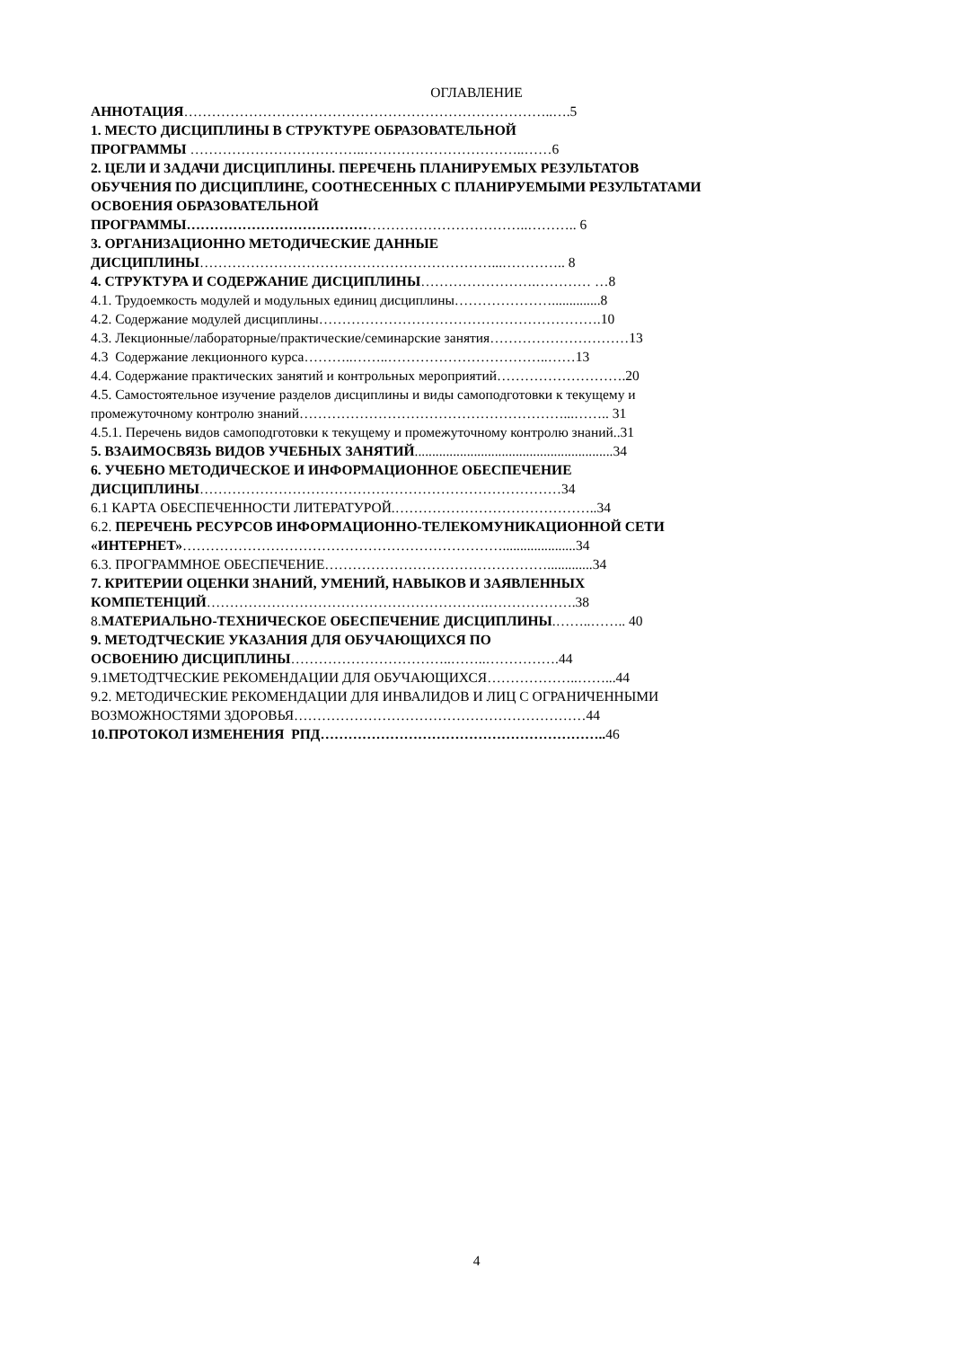ОГЛАВЛЕНИЕ
АННОТАЦИЯ……………………………………………………………………..….5
1. МЕСТО ДИСЦИПЛИНЫ В СТРУКТУРЕ ОБРАЗОВАТЕЛЬНОЙ
ПРОГРАММЫ ………………………………..……………………………..……6
2. ЦЕЛИ И ЗАДАЧИ ДИСЦИПЛИНЫ. ПЕРЕЧЕНЬ ПЛАНИРУЕМЫХ РЕЗУЛЬТАТОВ
ОБУЧЕНИЯ ПО ДИСЦИПЛИНЕ, СООТНЕСЕННЫХ С ПЛАНИРУЕМЫМИ РЕЗУЛЬТАТАМИ
ОСВОЕНИЯ ОБРАЗОВАТЕЛЬНОЙ
ПРОГРАММЫ………………………………………………………………..……….. 6
3. ОРГАНИЗАЦИОННО МЕТОДИЧЕСКИЕ ДАННЫЕ
ДИСЦИПЛИНЫ………………………………………………………...………….. 8
4. СТРУКТУРА И СОДЕРЖАНИЕ ДИСЦИПЛИНЫ…………………….………… …8
4.1. Трудоемкость модулей и модульных единиц дисциплины…………………..............8
4.2. Содержание модулей дисциплины…………………………………………………….10
4.3. Лекционные/лабораторные/практические/семинарские занятия…………………………13
4.3 Содержание лекционного курса………..……..……………………………..……13
4.4. Содержание практических занятий и контрольных мероприятий……………………….20
4.5. Самостоятельное изучение разделов дисциплины и виды самоподготовки к текущему и
промежуточному контролю знаний…………………………………………………...…….. 31
4.5.1. Перечень видов самоподготовки к текущему и промежуточному контролю знаний..31
5. ВЗАИМОСВЯЗЬ ВИДОВ УЧЕБНЫХ ЗАНЯТИЙ.........................................................34
6. УЧЕБНО МЕТОДИЧЕСКОЕ И ИНФОРМАЦИОННОЕ ОБЕСПЕЧЕНИЕ
ДИСЦИПЛИНЫ……………………………………………………………………34
6.1 КАРТА ОБЕСПЕЧЕННОСТИ ЛИТЕРАТУРОЙ.……………………………………..34
6.2. ПЕРЕЧЕНЬ РЕСУРСОВ ИНФОРМАЦИОННО-ТЕЛЕКОМУНИКАЦИОННОЙ СЕТИ
«ИНТЕРНЕТ»…………………………………………………………….....................34
6.3. ПРОГРАММНОЕ ОБЕСПЕЧЕНИЕ………………………………………….............34
7. КРИТЕРИИ ОЦЕНКИ ЗНАНИЙ, УМЕНИЙ, НАВЫКОВ И ЗАЯВЛЕННЫХ
КОМПЕТЕНЦИЙ…………………………………………………….……………….38
8.МАТЕРИАЛЬНО-ТЕХНИЧЕСКОЕ ОБЕСПЕЧЕНИЕ ДИСЦИПЛИНЫ.……..…….. 40
9. МЕТОДТЧЕСКИЕ УКАЗАНИЯ ДЛЯ ОБУЧАЮЩИХСЯ ПО
ОСВОЕНИЮ ДИСЦИПЛИНЫ……………………………..……..…………….44
9.1МЕТОДТЧЕСКИЕ РЕКОМЕНДАЦИИ ДЛЯ ОБУЧАЮЩИХСЯ………………..……...44
9.2. МЕТОДИЧЕСКИЕ РЕКОМЕНДАЦИИ ДЛЯ ИНВАЛИДОВ И ЛИЦ С ОГРАНИЧЕННЫМИ
ВОЗМОЖНОСТЯМИ ЗДОРОВЬЯ………………………………………………………44
10.ПРОТОКОЛ ИЗМЕНЕНИЯ РПД…………………………………………………….. 46
4